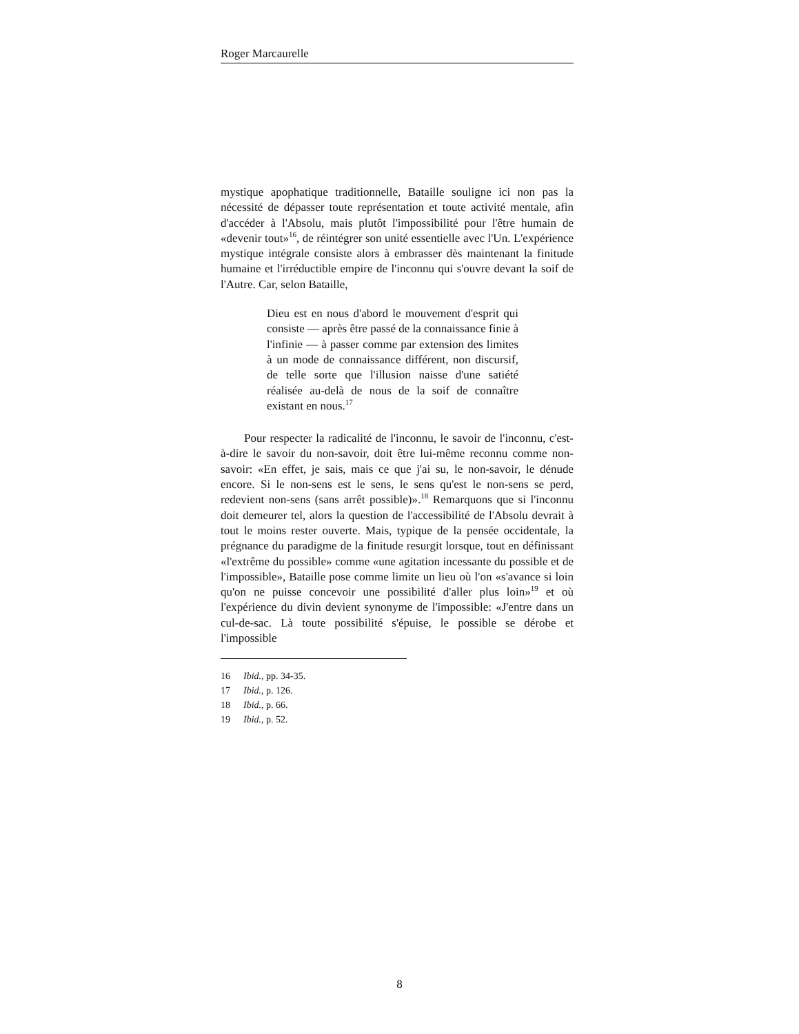Roger Marcaurelle
mystique apophatique traditionnelle, Bataille souligne ici non pas la nécessité de dépasser toute représentation et toute activité mentale, afin d'accéder à l'Absolu, mais plutôt l'impossibilité pour l'être humain de «devenir tout»<sup>16</sup>, de réintégrer son unité essentielle avec l'Un. L'expérience mystique intégrale consiste alors à embrasser dès maintenant la finitude humaine et l'irréductible empire de l'inconnu qui s'ouvre devant la soif de l'Autre. Car, selon Bataille,
Dieu est en nous d'abord le mouvement d'esprit qui consiste — après être passé de la connaissance finie à l'infinie — à passer comme par extension des limites à un mode de connaissance différent, non discursif, de telle sorte que l'illusion naisse d'une satiété réalisée au-delà de nous de la soif de connaître existant en nous.<sup>17</sup>
Pour respecter la radicalité de l'inconnu, le savoir de l'inconnu, c'est-à-dire le savoir du non-savoir, doit être lui-même reconnu comme non-savoir: «En effet, je sais, mais ce que j'ai su, le non-savoir, le dénude encore. Si le non-sens est le sens, le sens qu'est le non-sens se perd, redevient non-sens (sans arrêt possible)».<sup>18</sup> Remarquons que si l'inconnu doit demeurer tel, alors la question de l'accessibilité de l'Absolu devrait à tout le moins rester ouverte. Mais, typique de la pensée occidentale, la prégnance du paradigme de la finitude resurgit lorsque, tout en définissant «l'extrême du possible» comme «une agitation incessante du possible et de l'impossible», Bataille pose comme limite un lieu où l'on «s'avance si loin qu'on ne puisse concevoir une possibilité d'aller plus loin»<sup>19</sup> et où l'expérience du divin devient synonyme de l'impossible: «J'entre dans un cul-de-sac. Là toute possibilité s'épuise, le possible se dérobe et l'impossible
16 Ibid., pp. 34-35.
17 Ibid., p. 126.
18 Ibid., p. 66.
19 Ibid., p. 52.
8